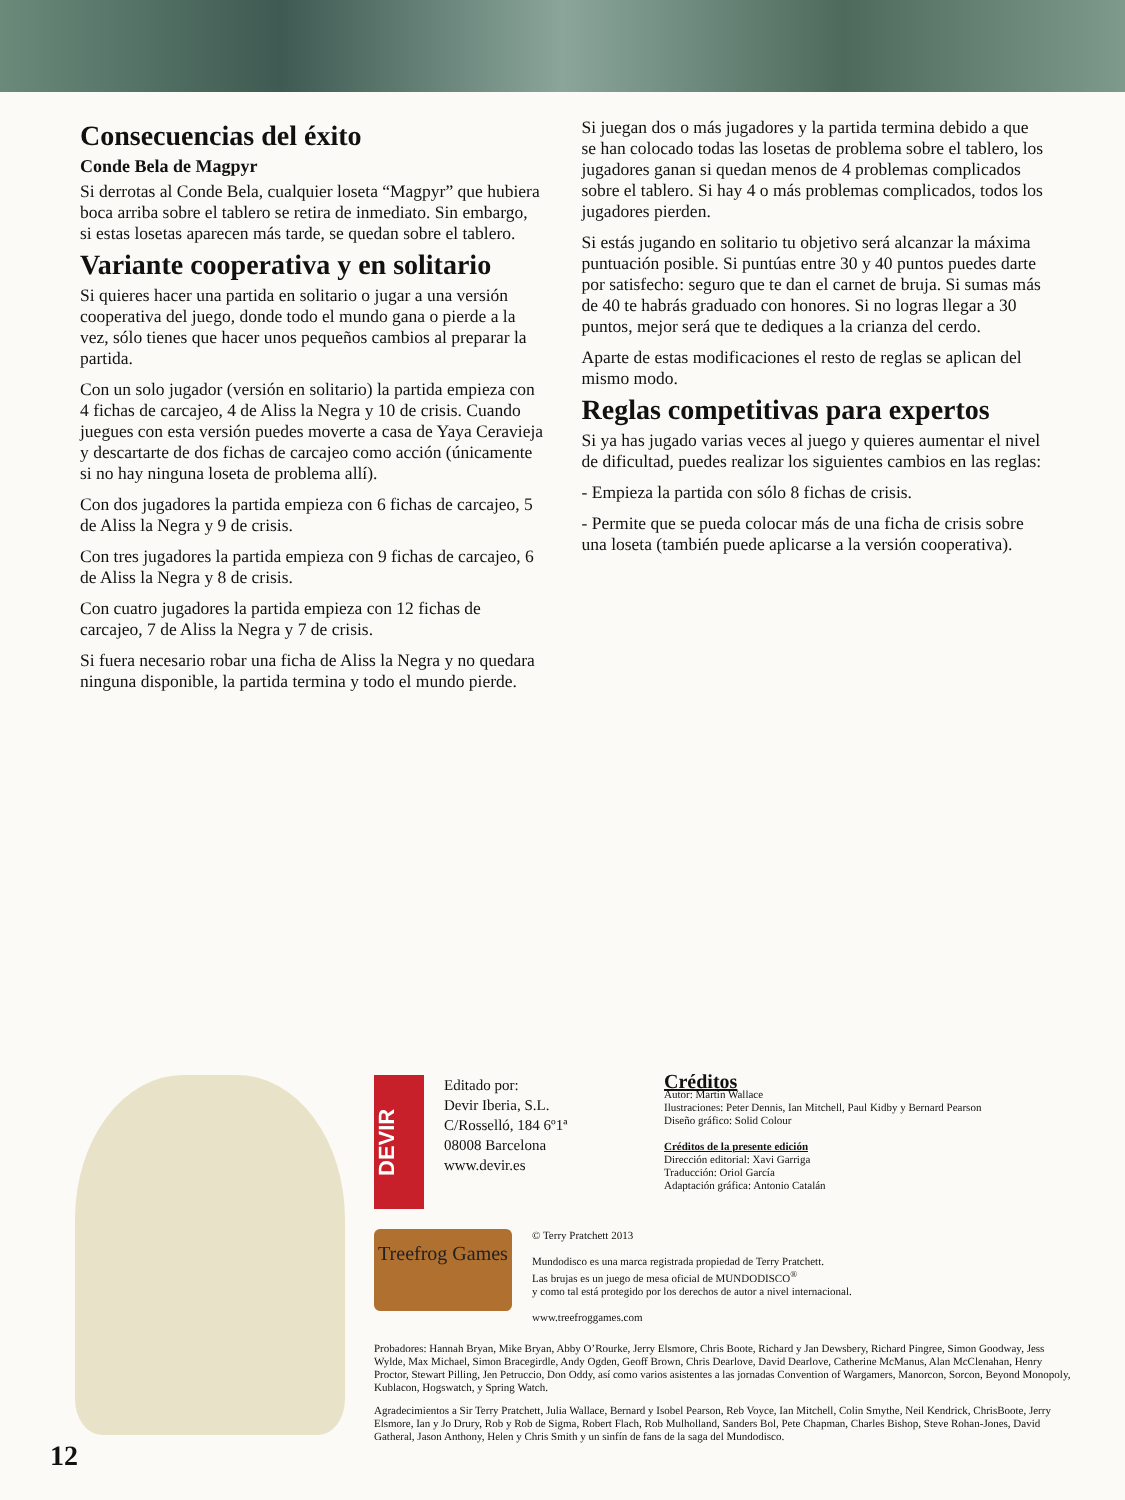Consecuencias del éxito
Conde Bela de Magpyr
Si derrotas al Conde Bela, cualquier loseta “Magpyr” que hubiera boca arriba sobre el tablero se retira de inmediato. Sin embargo, si estas losetas aparecen más tarde, se quedan sobre el tablero.
Variante cooperativa y en solitario
Si quieres hacer una partida en solitario o jugar a una versión cooperativa del juego, donde todo el mundo gana o pierde a la vez, sólo tienes que hacer unos pequeños cambios al preparar la partida.
Con un solo jugador (versión en solitario) la partida empieza con 4 fichas de carcajeo, 4 de Aliss la Negra y 10 de crisis. Cuando juegues con esta versión puedes moverte a casa de Yaya Ceravieja y descartarte de dos fichas de carcajeo como acción (únicamente si no hay ninguna loseta de problema allí).
Con dos jugadores la partida empieza con 6 fichas de carcajeo, 5 de Aliss la Negra y 9 de crisis.
Con tres jugadores la partida empieza con 9 fichas de carcajeo, 6 de Aliss la Negra y 8 de crisis.
Con cuatro jugadores la partida empieza con 12 fichas de carcajeo, 7 de Aliss la Negra y 7 de crisis.
Si fuera necesario robar una ficha de Aliss la Negra y no quedara ninguna disponible, la partida termina y todo el mundo pierde.
Si juegan dos o más jugadores y la partida termina debido a que se han colocado todas las losetas de problema sobre el tablero, los jugadores ganan si quedan menos de 4 problemas complicados sobre el tablero. Si hay 4 o más problemas complicados, todos los jugadores pierden.
Si estás jugando en solitario tu objetivo será alcanzar la máxima puntuación posible. Si puntúas entre 30 y 40 puntos puedes darte por satisfecho: seguro que te dan el carnet de bruja. Si sumas más de 40 te habrás graduado con honores. Si no logras llegar a 30 puntos, mejor será que te dediques a la crianza del cerdo.
Aparte de estas modificaciones el resto de reglas se aplican del mismo modo.
Reglas competitivas para expertos
Si ya has jugado varias veces al juego y quieres aumentar el nivel de dificultad, puedes realizar los siguientes cambios en las reglas:
- Empieza la partida con sólo 8 fichas de crisis.
- Permite que se pueda colocar más de una ficha de crisis sobre una loseta (también puede aplicarse a la versión cooperativa).
DEVIR
Editado por:
Devir Iberia, S.L.
C/Rosselló, 184 6º1ª
08008 Barcelona
www.devir.es
Créditos
Autor: Martin Wallace
Ilustraciones: Peter Dennis, Ian Mitchell, Paul Kidby y Bernard Pearson
Diseño gráfico: Solid Colour
Créditos de la presente edición
Dirección editorial: Xavi Garriga
Traducción: Oriol García
Adaptación gráfica: Antonio Catalán
Treefrog Games
© Terry Pratchett 2013
Mundodisco es una marca registrada propiedad de Terry Pratchett.
Las brujas es un juego de mesa oficial de MUNDODISCO<sup>®</sup>
y como tal está protegido por los derechos de autor a nivel internacional.
www.treefroggames.com
Probadores: Hannah Bryan, Mike Bryan, Abby O’Rourke, Jerry Elsmore, Chris Boote, Richard y Jan Dewsbery, Richard Pingree, Simon Goodway, Jess Wylde, Max Michael, Simon Bracegirdle, Andy Ogden, Geoff Brown, Chris Dearlove, David Dearlove, Catherine McManus, Alan McClenahan, Henry Proctor, Stewart Pilling, Jen Petruccio, Don Oddy, así como varios asistentes a las jornadas Convention of Wargamers, Manorcon, Sorcon, Beyond Monopoly, Kublacon, Hogswatch, y Spring Watch.
Agradecimientos a Sir Terry Pratchett, Julia Wallace, Bernard y Isobel Pearson, Reb Voyce, Ian Mitchell, Colin Smythe, Neil Kendrick, ChrisBoote, Jerry Elsmore, Ian y Jo Drury, Rob y Rob de Sigma, Robert Flach, Rob Mulholland, Sanders Bol, Pete Chapman, Charles Bishop, Steve Rohan-Jones, David Gatheral, Jason Anthony, Helen y Chris Smith y un sinfín de fans de la saga del Mundodisco.
12